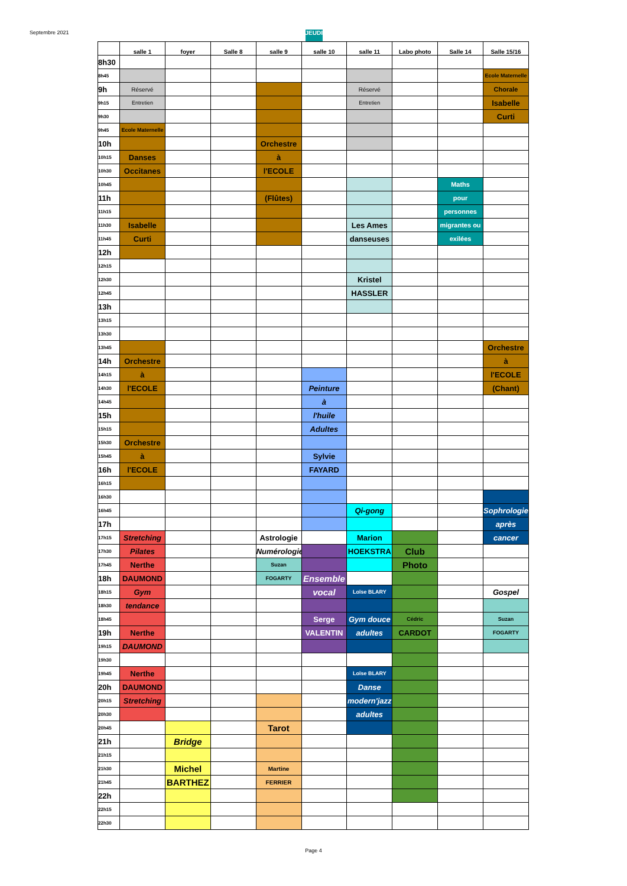Septembre 2021 JEUDI
| | salle 1 | foyer | Salle 8 | salle 9 | salle 10 | salle 11 | Labo photo | Salle 14 | Salle 15/16 |
| --- | --- | --- | --- | --- | --- | --- | --- | --- | --- |
| 8h30 | | | | | | | | | |
| 8h45 | | | | | | | | | Ecole Maternelle |
| 9h | Réservé | | | | | Réservé | | | Chorale |
| 9h15 | Entretien | | | | | Entretien | | | Isabelle |
| 9h30 | | | | | | | | | Curti |
| 9h45 | Ecole Maternelle | | | | | | | | |
| 10h | | | | Orchestre | | | | | |
| 10h15 | Danses | | | à | | | | | |
| 10h30 | Occitanes | | | l'ECOLE | | | | | |
| 10h45 | | | | | | | | Maths | |
| 11h | | | | (Flûtes) | | | | pour | |
| 11h15 | | | | | | | | personnes | |
| 11h30 | Isabelle | | | | | Les Ames | | migrantes ou | |
| 11h45 | Curti | | | | | danseuses | | exilées | |
| 12h | | | | | | | | | |
| 12h15 | | | | | | | | | |
| 12h30 | | | | | | Kristel | | | |
| 12h45 | | | | | | HASSLER | | | |
| 13h | | | | | | | | | |
| 13h15 | | | | | | | | | |
| 13h30 | | | | | | | | | |
| 13h45 | | | | | | | | | Orchestre |
| 14h | Orchestre | | | | | | | | à |
| 14h15 | à | | | | | | | | l'ECOLE |
| 14h30 | l'ECOLE | | | | Peinture | | | | (Chant) |
| 14h45 | | | | | à | | | | |
| 15h | | | | | l'huile | | | | |
| 15h15 | | | | | Adultes | | | | |
| 15h30 | Orchestre | | | | | | | | |
| 15h45 | à | | | | Sylvie | | | | |
| 16h | l'ECOLE | | | | FAYARD | | | | |
| 16h15 | | | | | | | | | |
| 16h30 | | | | | | | | | |
| 16h45 | | | | | | Qi-gong | | | Sophrologie |
| 17h | | | | | | | | | après |
| 17h15 | Stretching | | | Astrologie | | Marion | | | cancer |
| 17h30 | Pilates | | | Numérologie | | HOEKSTRA | Club | | |
| 17h45 | Nerthe | | | Suzan | | | Photo | | |
| 18h | DAUMOND | | | FOGARTY | Ensemble | | | | |
| 18h15 | Gym | | | | vocal | Loïse BLARY | | | Gospel |
| 18h30 | tendance | | | | | | | | |
| 18h45 | | | | | Serge | Gym douce | Cédric | | Suzan |
| 19h | Nerthe | | | | VALENTIN | adultes | CARDOT | | FOGARTY |
| 19h15 | DAUMOND | | | | | | | | |
| 19h30 | | | | | | | | | |
| 19h45 | Nerthe | | | | | Loïse BLARY | | | |
| 20h | DAUMOND | | | | | Danse | | | |
| 20h15 | Stretching | | | | | modern'jazz | | | |
| 20h30 | | | | | | adultes | | | |
| 20h45 | | | | Tarot | | | | | |
| 21h | | Bridge | | | | | | | |
| 21h15 | | | | | | | | | |
| 21h30 | | Michel | | Martine | | | | | |
| 21h45 | | BARTHEZ | | FERRIER | | | | | |
| 22h | | | | | | | | | |
| 22h15 | | | | | | | | | |
| 22h30 | | | | | | | | | |
Page 4